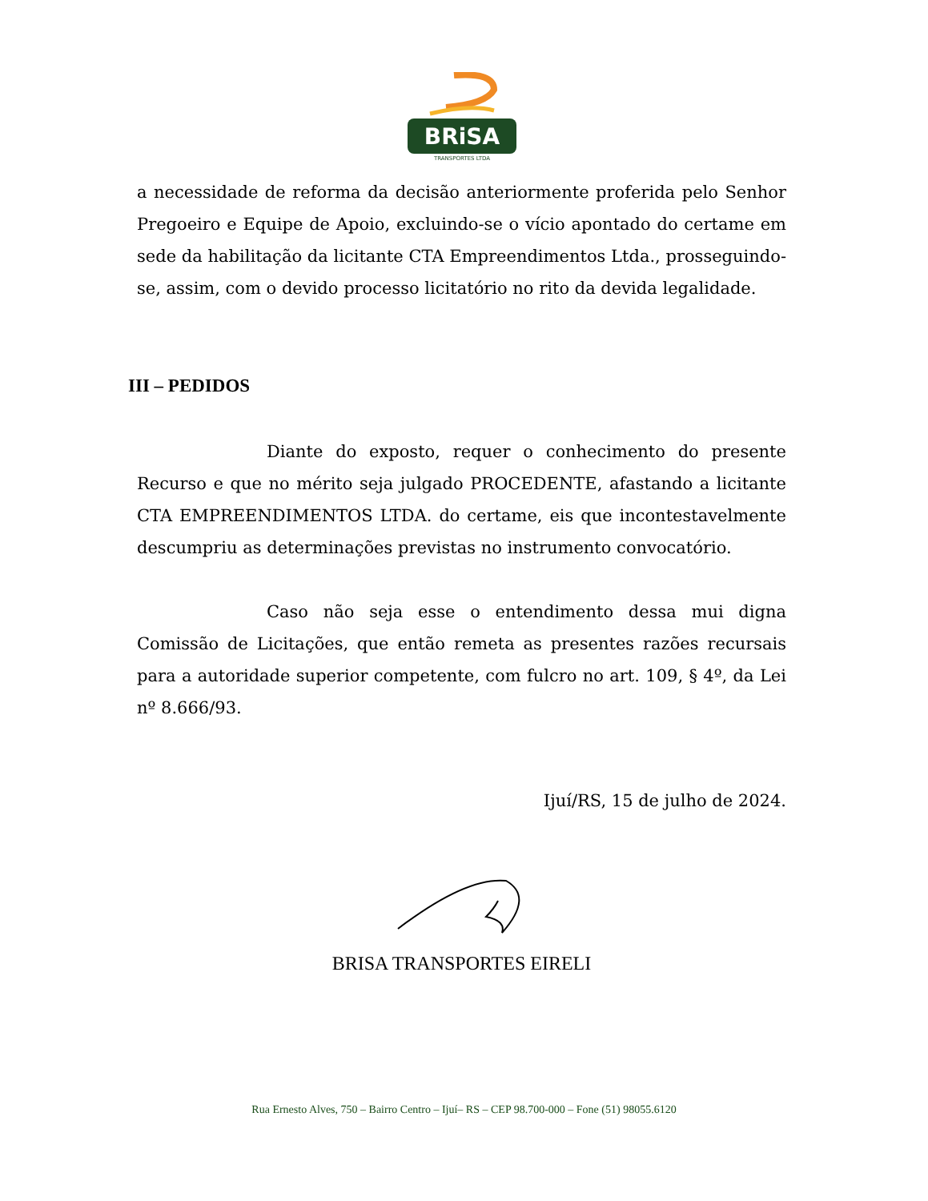BRiSA
TRANSPORTES LTDA
a necessidade de reforma da decisão anteriormente proferida pelo Senhor Pregoeiro e Equipe de Apoio, excluindo-se o vício apontado do certame em sede da habilitação da licitante CTA Empreendimentos Ltda., prosseguindo-se, assim, com o devido processo licitatório no rito da devida legalidade.
III – PEDIDOS
Diante do exposto, requer o conhecimento do presente Recurso e que no mérito seja julgado PROCEDENTE, afastando a licitante CTA EMPREENDIMENTOS LTDA. do certame, eis que incontestavelmente descumpriu as determinações previstas no instrumento convocatório.
Caso não seja esse o entendimento dessa mui digna Comissão de Licitações, que então remeta as presentes razões recursais para a autoridade superior competente, com fulcro no art. 109, § 4º, da Lei nº 8.666/93.
Ijuí/RS, 15 de julho de 2024.
BRISA TRANSPORTES EIRELI
Rua Ernesto Alves, 750 – Bairro Centro – Ijuí– RS – CEP 98.700-000 – Fone (51) 98055.6120